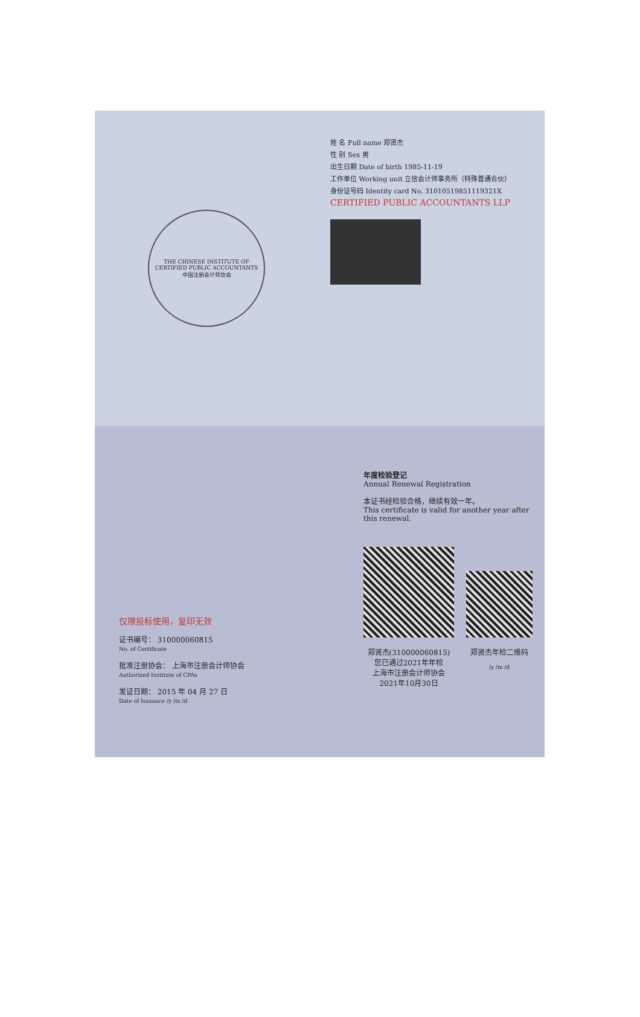THE CHINESE INSTITUTE OF CERTIFIED PUBLIC ACCOUNTANTS
中国注册会计师协会
姓 名 Full name 郑贤杰
性 别 Sex 男
出生日期 Date of birth 1985-11-19
工作单位 Working unit 立信会计师事务所（特殊普通合伙）
身份证号码 Identity card No. 31010519851119321X
CERTIFIED PUBLIC ACCOUNTANTS LLP
仅限投标使用，复印无效
证书编号： 310000060815
No. of Certificate
批准注册协会： 上海市注册会计师协会
Authorized Institute of CPAs
发证日期： 2015 年 04 月 27 日
Date of Issuance /y /m /d
年度检验登记
Annual Renewal Registration
本证书经检验合格，继续有效一年。
This certificate is valid for another year after this renewal.
郑贤杰(310000060815)
您已通过2021年年检
上海市注册会计师协会
2021年10月30日
郑贤杰年检二维码
/y /m /d